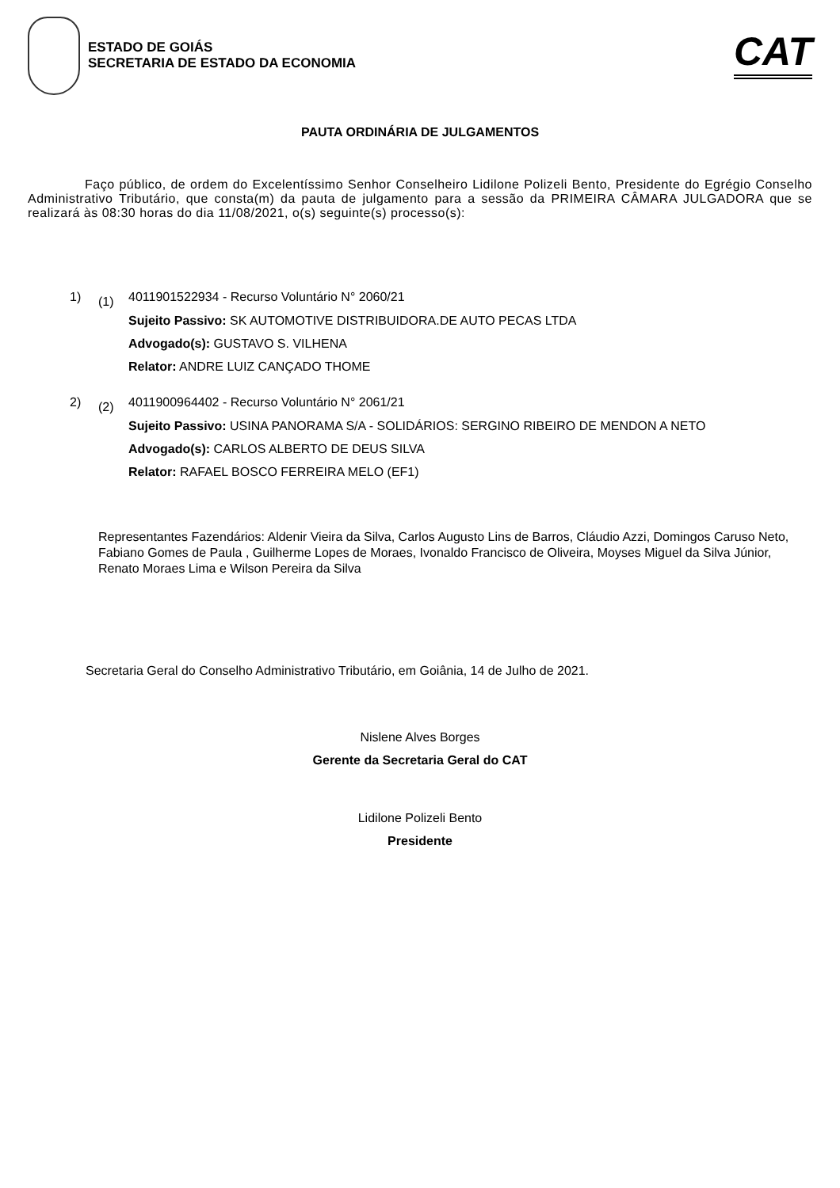ESTADO DE GOIÁS
SECRETARIA DE ESTADO DA ECONOMIA
CAT
PAUTA ORDINÁRIA DE JULGAMENTOS
Faço público, de ordem do Excelentíssimo Senhor Conselheiro Lidilone Polizeli Bento, Presidente do Egrégio Conselho Administrativo Tributário, que consta(m) da pauta de julgamento para a sessão da PRIMEIRA CÂMARA JULGADORA que se realizará às 08:30 horas do dia 11/08/2021, o(s) seguinte(s) processo(s):
1) (1)
4011901522934 - Recurso Voluntário N° 2060/21
Sujeito Passivo: SK AUTOMOTIVE DISTRIBUIDORA.DE AUTO PECAS LTDA
Advogado(s): GUSTAVO S. VILHENA
Relator: ANDRE LUIZ CANÇADO THOME
2) (2)
4011900964402 - Recurso Voluntário N° 2061/21
Sujeito Passivo: USINA PANORAMA S/A - SOLIDÁRIOS: SERGINO RIBEIRO DE MENDON A NETO
Advogado(s): CARLOS ALBERTO DE DEUS SILVA
Relator: RAFAEL BOSCO FERREIRA MELO (EF1)
Representantes Fazendários: Aldenir Vieira da Silva, Carlos Augusto Lins de Barros, Cláudio Azzi, Domingos Caruso Neto, Fabiano Gomes de Paula , Guilherme Lopes de Moraes, Ivonaldo Francisco de Oliveira, Moyses Miguel da Silva Júnior, Renato Moraes Lima e Wilson Pereira da Silva
Secretaria Geral do Conselho Administrativo Tributário, em Goiânia, 14 de Julho de 2021.
Nislene Alves Borges
Gerente da Secretaria Geral do CAT
Lidilone Polizeli Bento
Presidente